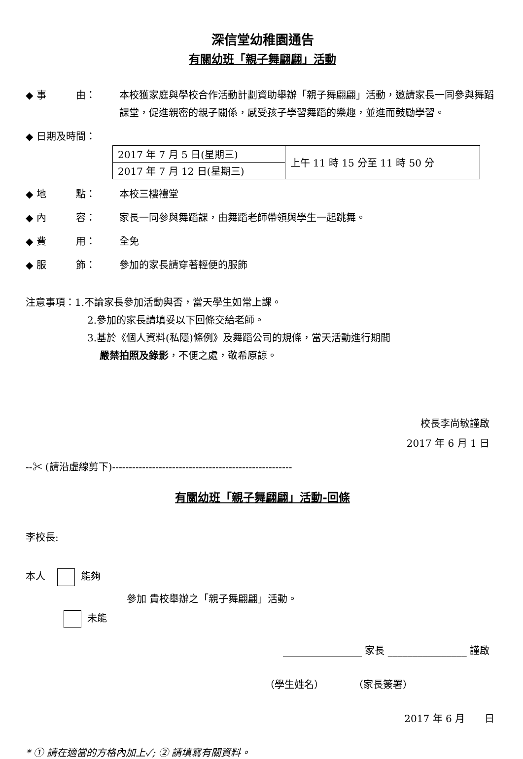深信堂幼稚園通告
有關幼班「親子舞翩翩」活動
◆ 事　　　由： 本校獲家庭與學校合作活動計劃資助舉辦「親子舞翩翩」活動，邀請家長一同參與舞蹈課堂，促進親密的親子關係，感受孩子學習舞蹈的樂趣，並進而鼓勵學習。
◆ 日期及時間：
| 2017 年 7 月 5 日(星期三) | 上午 11 時 15 分至 11 時 50 分 |
| 2017 年 7 月 12 日(星期三) | |
◆ 地　　　點： 本校三樓禮堂
◆ 內　　　容： 家長一同參與舞蹈課，由舞蹈老師帶領與學生一起跳舞。
◆ 費　　　用： 全免
◆ 服　　　飾： 參加的家長請穿著輕便的服飾
注意事項：1.不論家長參加活動與否，當天學生如常上課。
2.參加的家長請填妥以下回條交給老師。
3.基於《個人資料(私隱)條例》及舞蹈公司的規條，當天活動進行期間
嚴禁拍照及錄影，不便之處，敬希原諒。
校長李尚敏謹啟
2017 年 6 月 1 日
--✂ (請沿虛線剪下)------------------------------------------------------
有關幼班「親子舞翩翩」活動-回條
李校長:
本人 能夠
參加 貴校舉辦之「親子舞翩翩」活動。
未能
________________ 家長 ________________ 謹啟
（學生姓名）　　　　（家長簽署）
2017 年 6 月　　日
* ① 請在適當的方格內加上✓; ② 請填寫有關資料。